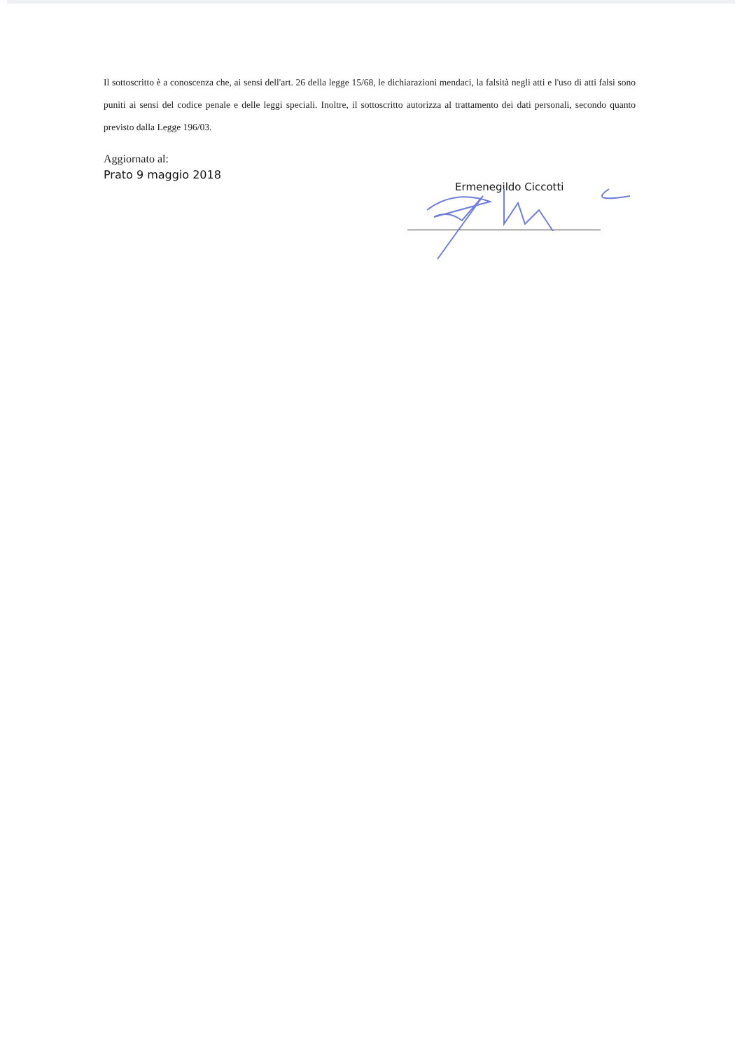Il sottoscritto è a conoscenza che, ai sensi dell'art. 26 della legge 15/68, le dichiarazioni mendaci, la falsità negli atti e l'uso di atti falsi sono puniti ai sensi del codice penale e delle leggi speciali. Inoltre, il sottoscritto autorizza al trattamento dei dati personali, secondo quanto previsto dalla Legge 196/03.
Aggiornato al:
Prato 9 maggio 2018
Ermenegildo Ciccotti